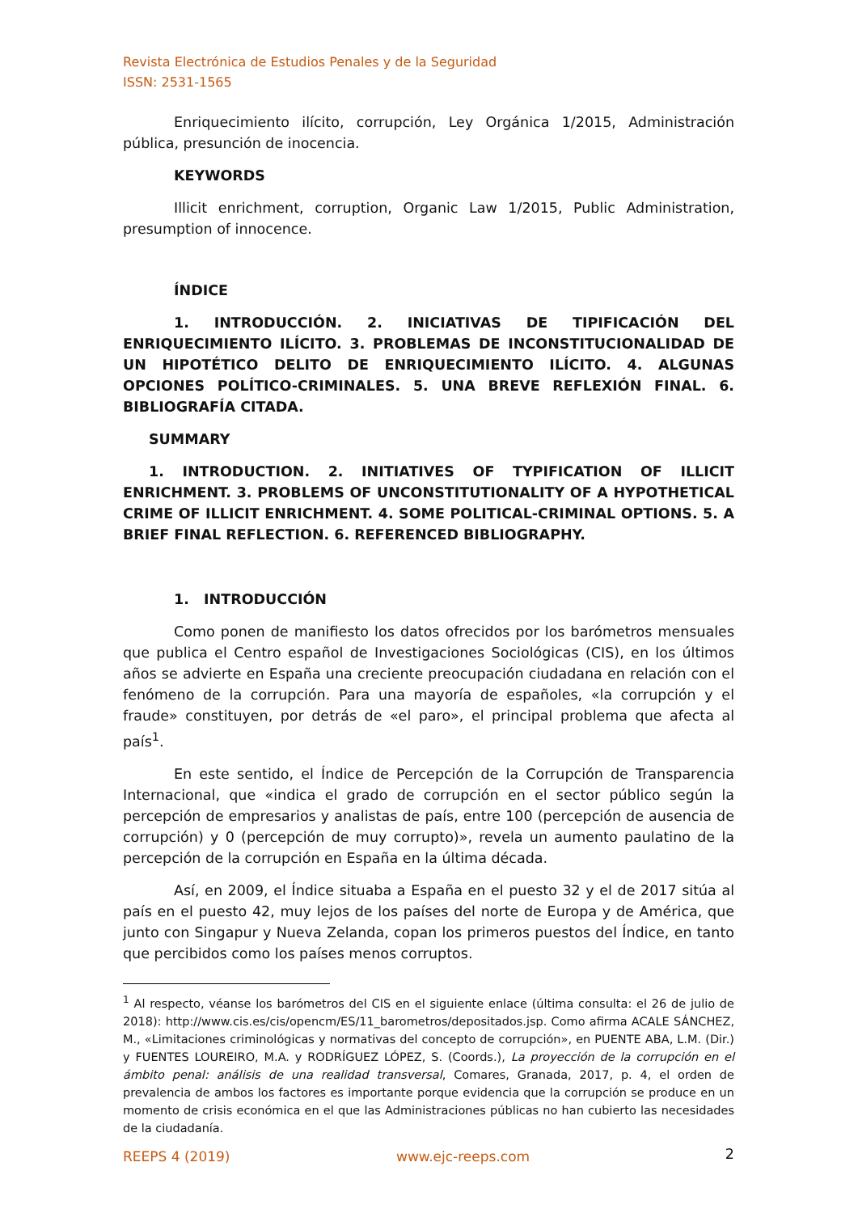Revista Electrónica de Estudios Penales y de la Seguridad
ISSN: 2531-1565
Enriquecimiento ilícito, corrupción, Ley Orgánica 1/2015, Administración pública, presunción de inocencia.
KEYWORDS
Illicit enrichment, corruption, Organic Law 1/2015, Public Administration, presumption of innocence.
ÍNDICE
1. INTRODUCCIÓN. 2. INICIATIVAS DE TIPIFICACIÓN DEL ENRIQUECIMIENTO ILÍCITO. 3. PROBLEMAS DE INCONSTITUCIONALIDAD DE UN HIPOTÉTICO DELITO DE ENRIQUECIMIENTO ILÍCITO. 4. ALGUNAS OPCIONES POLÍTICO-CRIMINALES. 5. UNA BREVE REFLEXIÓN FINAL. 6. BIBLIOGRAFÍA CITADA.
SUMMARY
1. INTRODUCTION. 2. INITIATIVES OF TYPIFICATION OF ILLICIT ENRICHMENT. 3. PROBLEMS OF UNCONSTITUTIONALITY OF A HYPOTHETICAL CRIME OF ILLICIT ENRICHMENT. 4. SOME POLITICAL-CRIMINAL OPTIONS. 5. A BRIEF FINAL REFLECTION. 6. REFERENCED BIBLIOGRAPHY.
1. INTRODUCCIÓN
Como ponen de manifiesto los datos ofrecidos por los barómetros mensuales que publica el Centro español de Investigaciones Sociológicas (CIS), en los últimos años se advierte en España una creciente preocupación ciudadana en relación con el fenómeno de la corrupción. Para una mayoría de españoles, «la corrupción y el fraude» constituyen, por detrás de «el paro», el principal problema que afecta al país<sup>1</sup>.
En este sentido, el Índice de Percepción de la Corrupción de Transparencia Internacional, que «indica el grado de corrupción en el sector público según la percepción de empresarios y analistas de país, entre 100 (percepción de ausencia de corrupción) y 0 (percepción de muy corrupto)», revela un aumento paulatino de la percepción de la corrupción en España en la última década.
Así, en 2009, el Índice situaba a España en el puesto 32 y el de 2017 sitúa al país en el puesto 42, muy lejos de los países del norte de Europa y de América, que junto con Singapur y Nueva Zelanda, copan los primeros puestos del Índice, en tanto que percibidos como los países menos corruptos.
<sup>1</sup> Al respecto, véanse los barómetros del CIS en el siguiente enlace (última consulta: el 26 de julio de 2018): http://www.cis.es/cis/opencm/ES/11_barometros/depositados.jsp. Como afirma ACALE SÁNCHEZ, M., «Limitaciones criminológicas y normativas del concepto de corrupción», en PUENTE ABA, L.M. (Dir.) y FUENTES LOUREIRO, M.A. y RODRÍGUEZ LÓPEZ, S. (Coords.), La proyección de la corrupción en el ámbito penal: análisis de una realidad transversal, Comares, Granada, 2017, p. 4, el orden de prevalencia de ambos los factores es importante porque evidencia que la corrupción se produce en un momento de crisis económica en el que las Administraciones públicas no han cubierto las necesidades de la ciudadanía.
2
REEPS 4 (2019) www.ejc-reeps.com